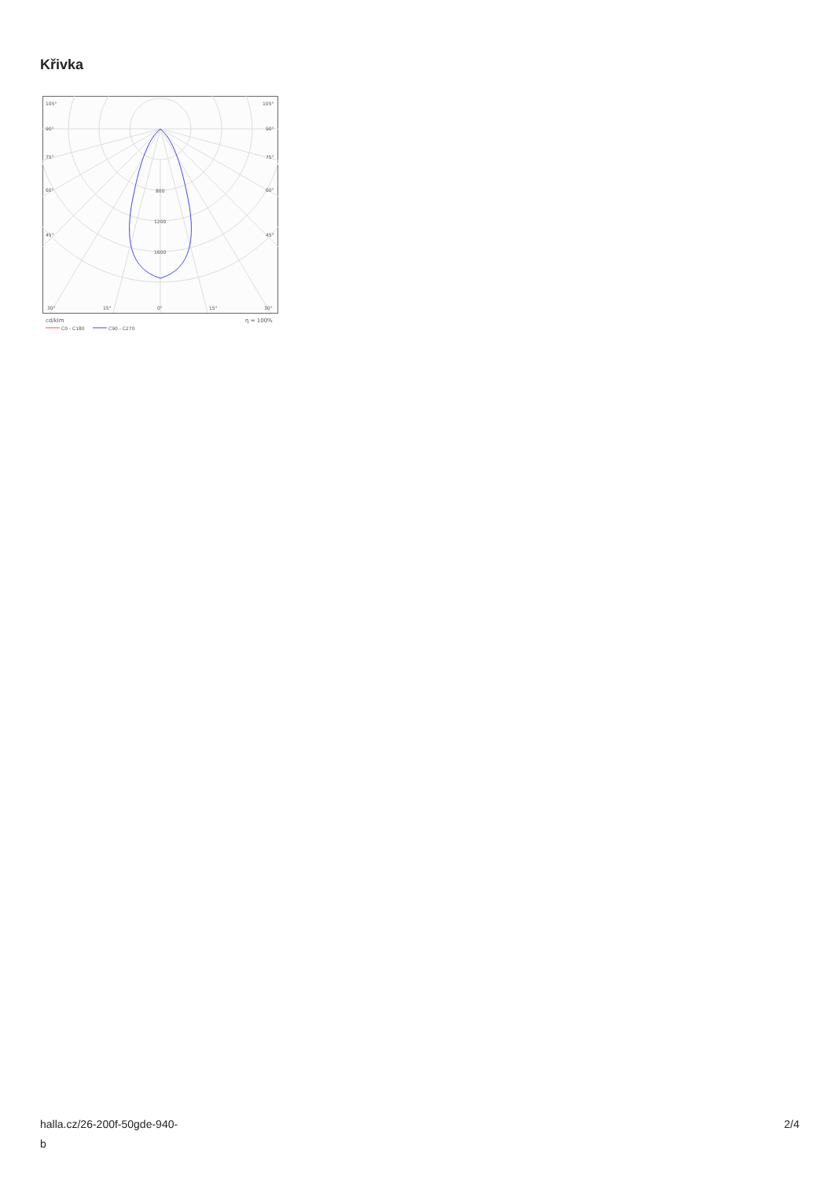Křivka
105°
105°
90°
90°
75°
75°
60°
60°
45°
45°
800
1200
1600
30°
15°
0°
15°
30°
cd/klm
η = 100%
C0 - C180
C90 - C270
halla.cz/26-200f-50gde-940-
b
2/4